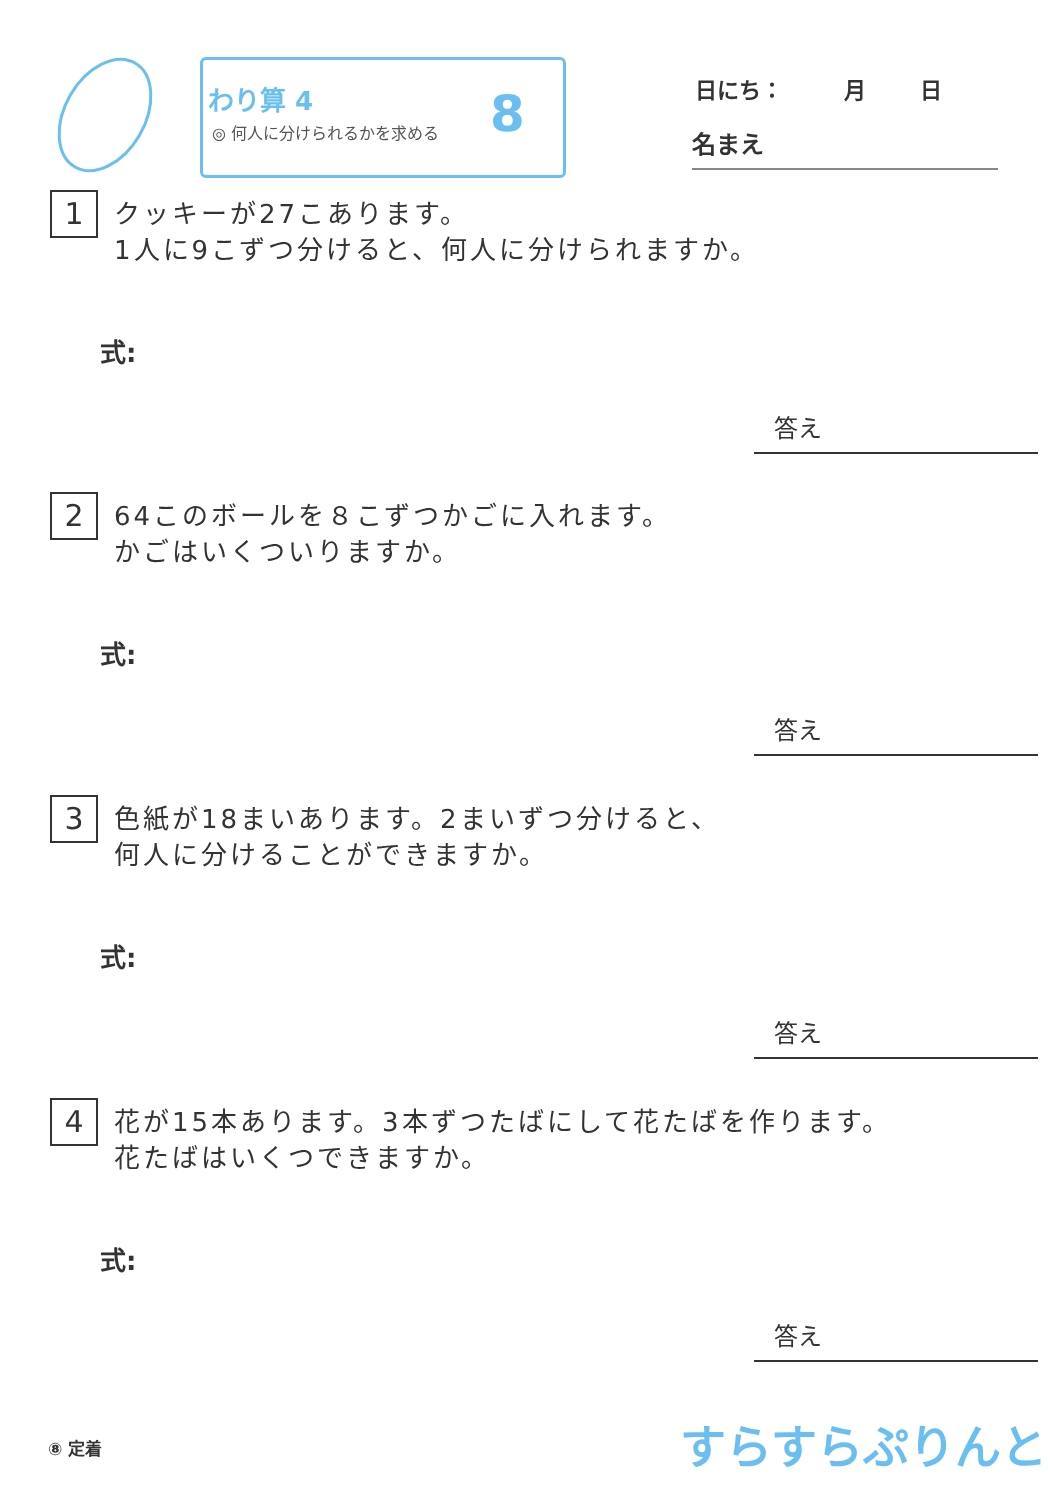わり算 4
◎ 何人に分けられるかを求める 8 日にち： 月 日
名まえ
1 クッキーが27こあります。
1人に9こずつ分けると、何人に分けられますか。
式:
答え
2 64このボールを８こずつかごに入れます。
かごはいくついりますか。
式:
答え
3 色紙が18まいあります。2まいずつ分けると、
何人に分けることができますか。
式:
答え
4 花が15本あります。3本ずつたばにして花たばを作ります。
花たばはいくつできますか。
式:
答え
⑧ 定着 すらすらぷりんと